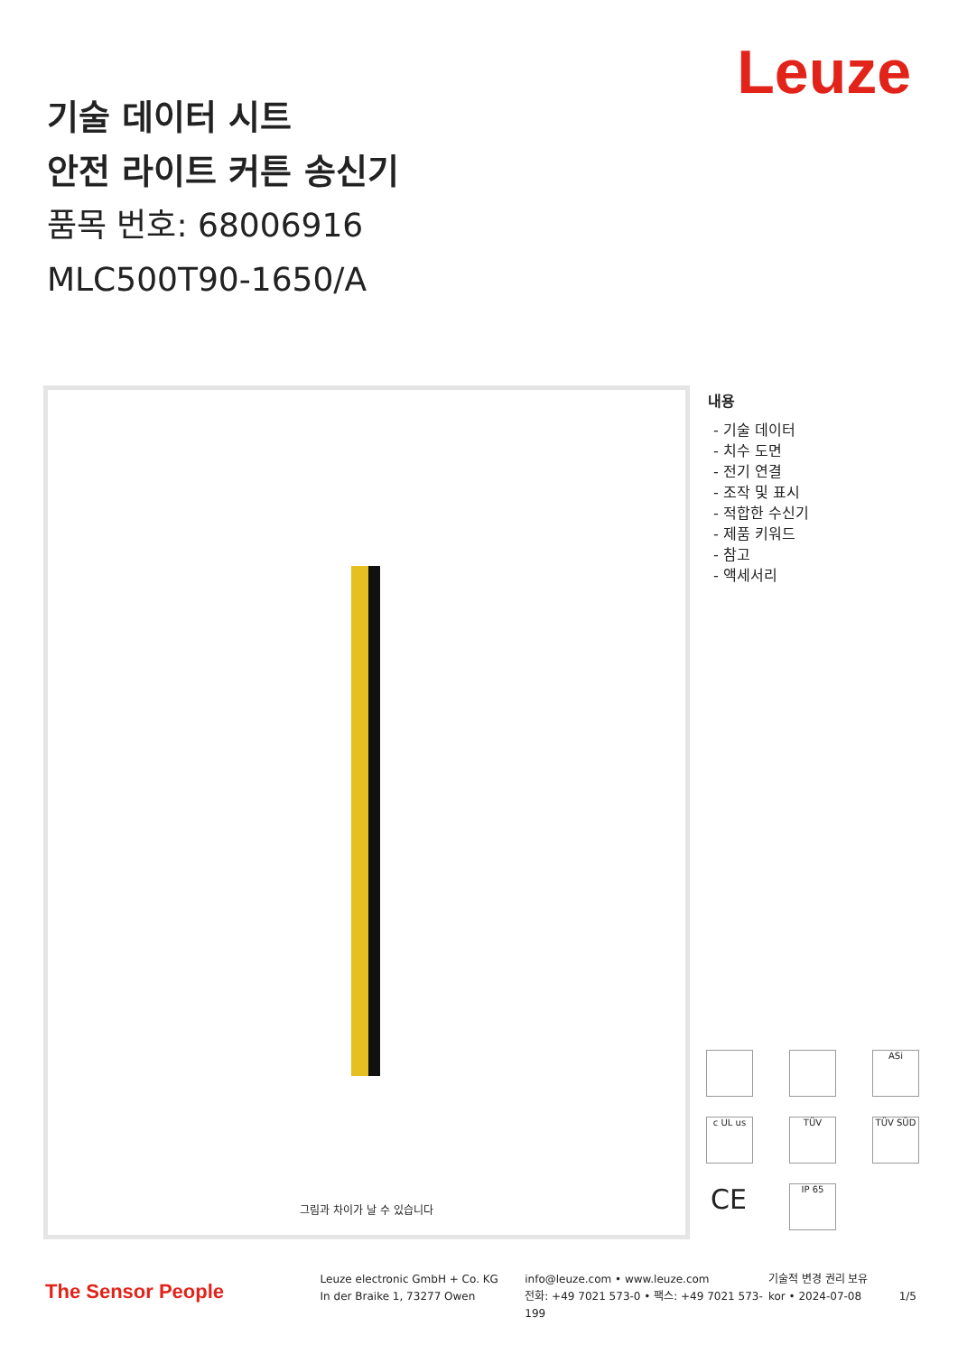Leuze
기술 데이터 시트
안전 라이트 커튼 송신기
품목 번호: 68006916
MLC500T90-1650/A
그림과 차이가 날 수 있습니다
내용
- 기술 데이터
- 치수 도면
- 전기 연결
- 조작 및 표시
- 적합한 수신기
- 제품 키워드
- 참고
- 액세서리
ASi
c UL us
TÜV
TÜV SÜD
CE
IP 65
The Sensor People
Leuze electronic GmbH + Co. KG
In der Braike 1, 73277 Owen
info@leuze.com • www.leuze.com
전화: +49 7021 573-0 • 팩스: +49 7021 573-199
기술적 변경 권리 보유
kor • 2024-07-08
1/5